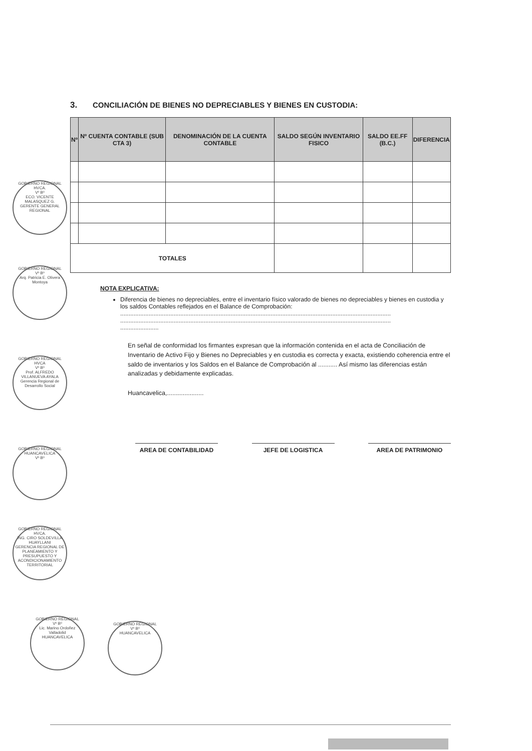3. CONCILIACIÓN DE BIENES NO DEPRECIABLES Y BIENES EN CUSTODIA:
| Nº | Nº CUENTA CONTABLE (SUB CTA 3) | DENOMINACIÓN DE LA CUENTA CONTABLE | SALDO SEGÚN INVENTARIO FISICO | SALDO EE.FF (B.C.) | DIFERENCIA |
| --- | --- | --- | --- | --- | --- |
| TOTALES | | | | | |
NOTA EXPLICATIVA:
Diferencia de bienes no depreciables, entre el inventario físico valorado de bienes no depreciables y bienes en custodia y los saldos Contables reflejados en el Balance de Comprobación:
..................................................................................................................................................................
..................................................................................................................................................................
.......................
En señal de conformidad los firmantes expresan que la información contenida en el acta de Conciliación de Inventario de Activo Fijo y Bienes no Depreciables y en custodia es correcta y exacta, existiendo coherencia entre el saldo de inventarios y los Saldos en el Balance de Comprobación al ........... Así mismo las diferencias están analizadas y debidamente explicadas.
Huancavelica,.....................
AREA DE CONTABILIDAD JEFE DE LOGISTICA AREA DE PATRIMONIO
GOBIERNO REGIONAL HVCA.
Vº Bº
ECO. VICENTE MALASQUEZ G.
GERENTE GENERAL REGIONAL
GOBIERNO REGIONAL
Vº Bº
Arq. Patricia E. Olivera Montoya
GOBIERNO REGIONAL HVCA
Vº Bº
Prof. ALFREDO VILLANUEVA AYALA
Gerencia Regional de Desarrollo Social
GOBIERNO REGIONAL HUANCAVELICA
Vº Bº
GOBIERNO REGIONAL HVCA.
ING. CIRO SOLDEVILLA HUAYLLANI
GERENCIA REGIONAL DE PLANEAMIENTO Y PRESUPUESTO Y ACONDICIONAMIENTO TERRITORIAL
GOBIERNO REGIONAL
Vº Bº
Lic. Marino Ordoñez Valladolid
HUANCAVELICA
GOBIERNO REGIONAL
Vº Bº
HUANCAVELICA